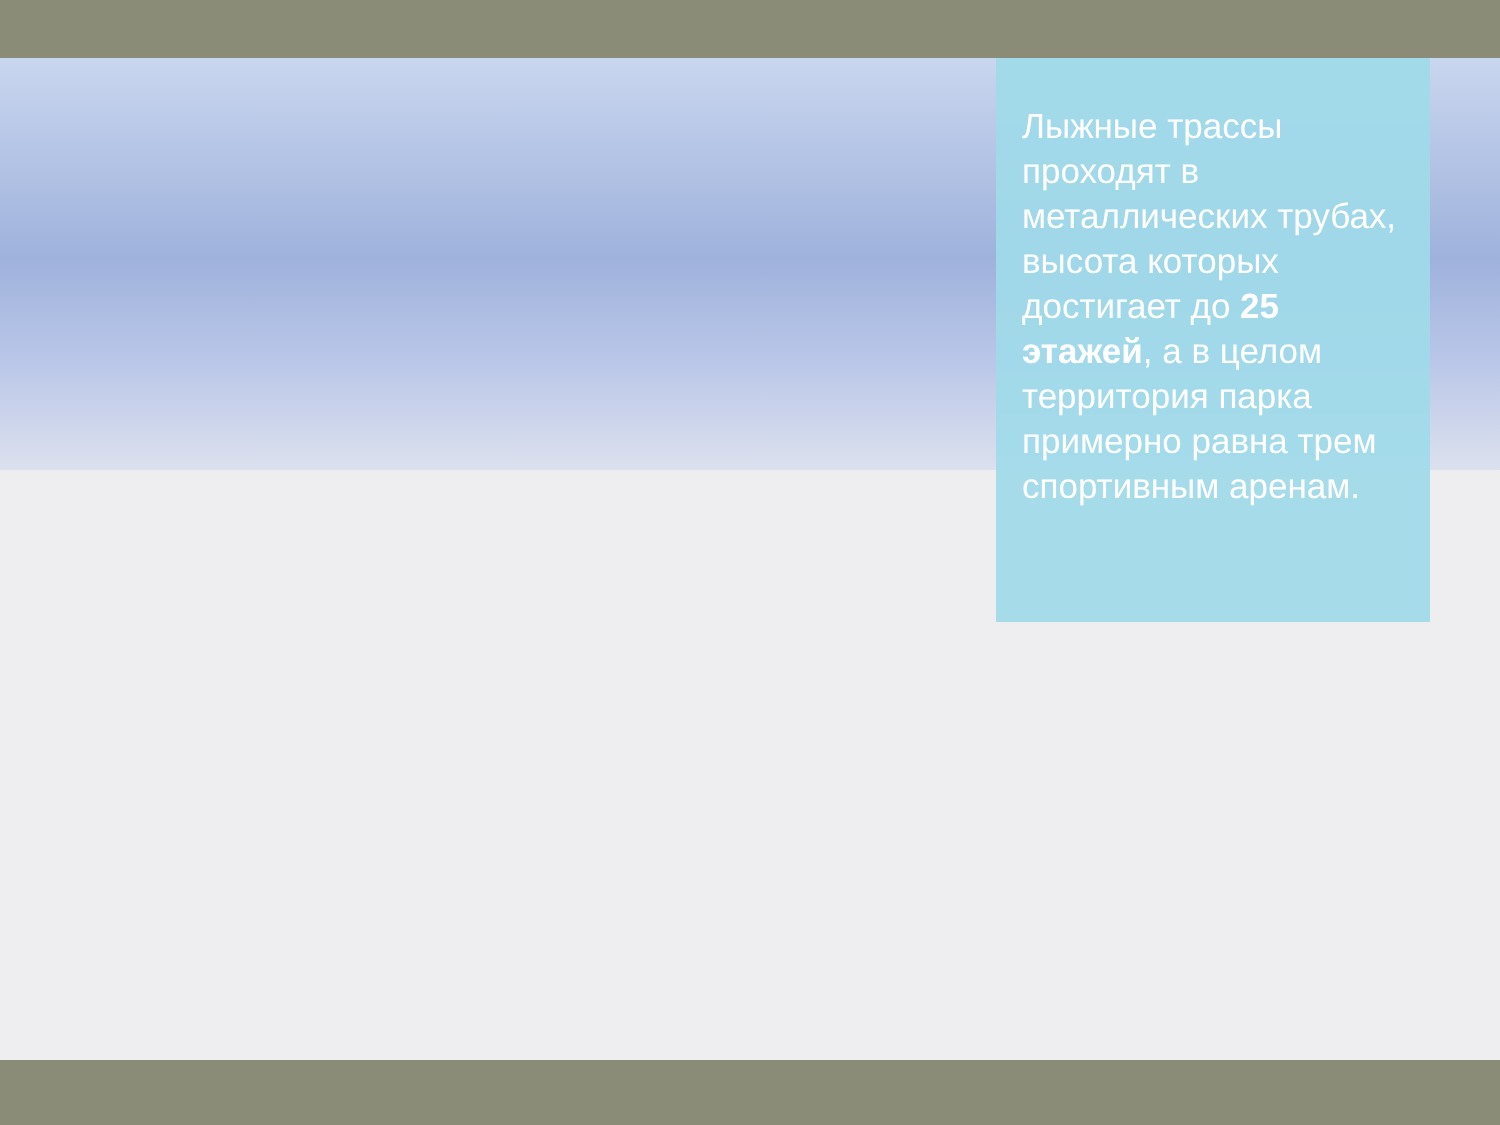Лыжные трассы проходят в металлических трубах, высота которых достигает до 25 этажей, а в целом территория парка примерно равна трем спортивным аренам.